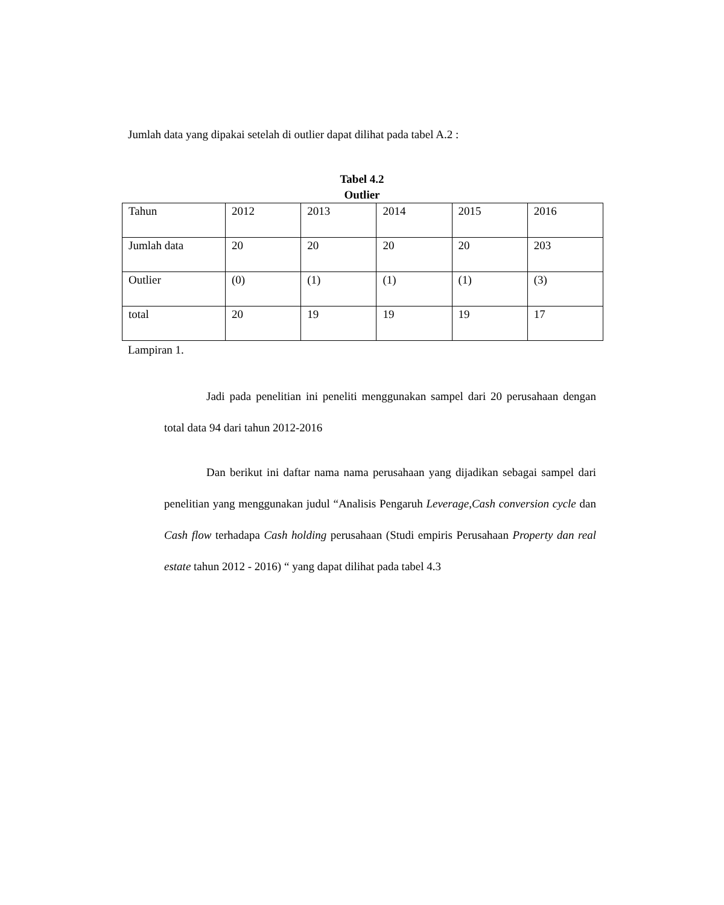Jumlah data yang dipakai setelah di outlier dapat dilihat pada tabel A.2 :
Tabel 4.2
Outlier
| Tahun | 2012 | 2013 | 2014 | 2015 | 2016 |
| Jumlah data | 20 | 20 | 20 | 20 | 203 |
| Outlier | (0) | (1) | (1) | (1) | (3) |
| total | 20 | 19 | 19 | 19 | 17 |
Lampiran 1.
Jadi pada penelitian ini peneliti menggunakan sampel dari 20 perusahaan dengan total data 94 dari tahun 2012-2016
Dan berikut ini daftar nama nama perusahaan yang dijadikan sebagai sampel dari penelitian yang menggunakan judul “Analisis Pengaruh Leverage,Cash conversion cycle dan Cash flow terhadapa Cash holding perusahaan (Studi empiris Perusahaan Property dan real estate tahun 2012 - 2016) “ yang dapat dilihat pada tabel 4.3